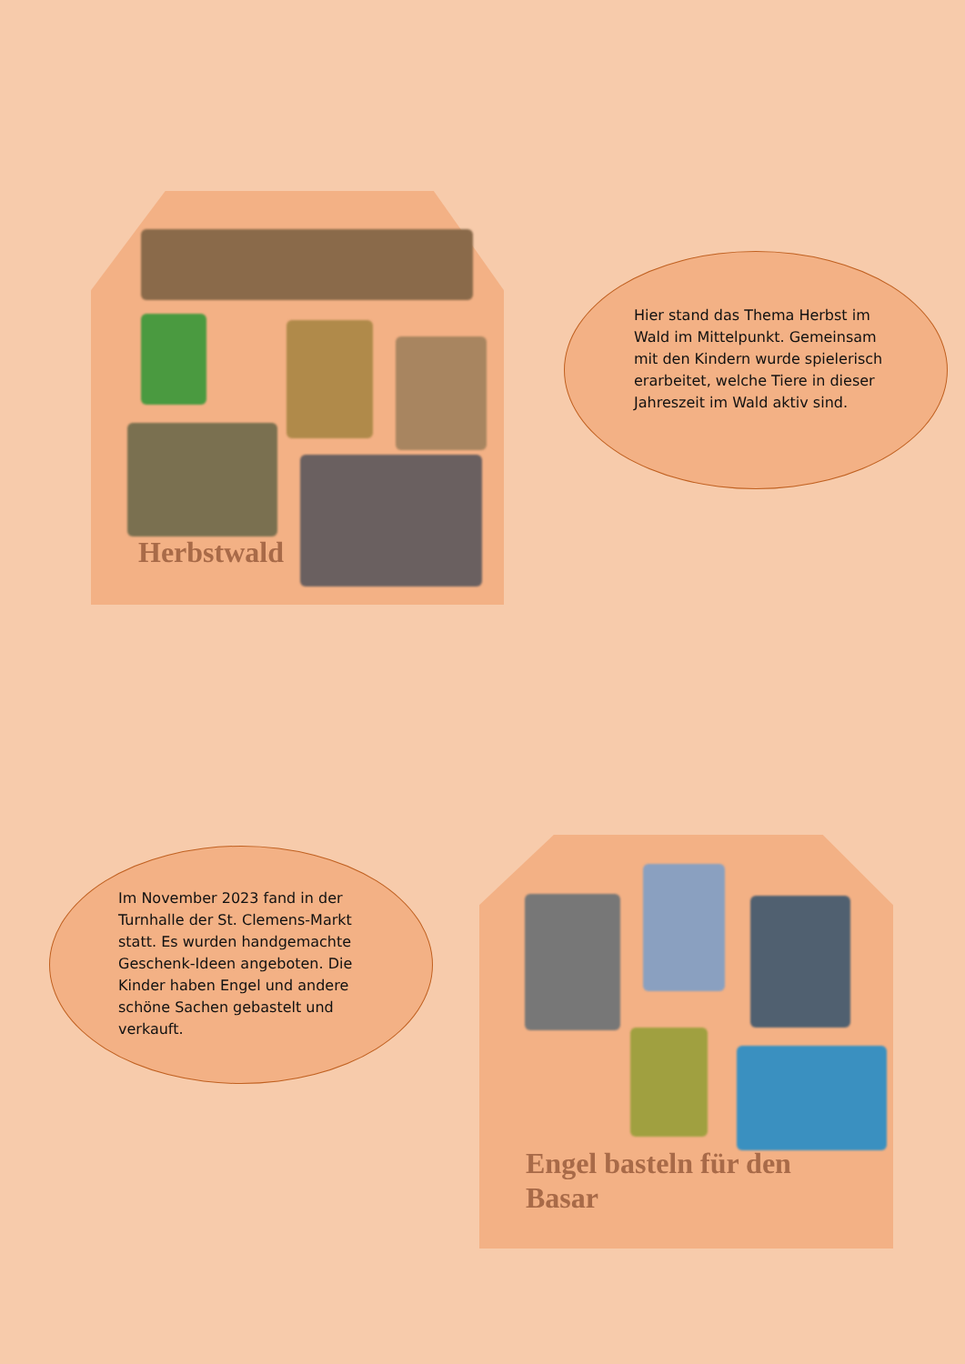Herbstwald
Hier stand das Thema Herbst im Wald im Mittelpunkt. Gemeinsam mit den Kindern wurde spielerisch erarbeitet, welche Tiere in dieser Jahreszeit im Wald aktiv sind.
Im November 2023 fand in der Turnhalle der St. Clemens-Markt statt. Es wurden handgemachte Geschenk-Ideen angeboten. Die Kinder haben Engel und andere schöne Sachen gebastelt und verkauft.
Engel basteln für den Basar